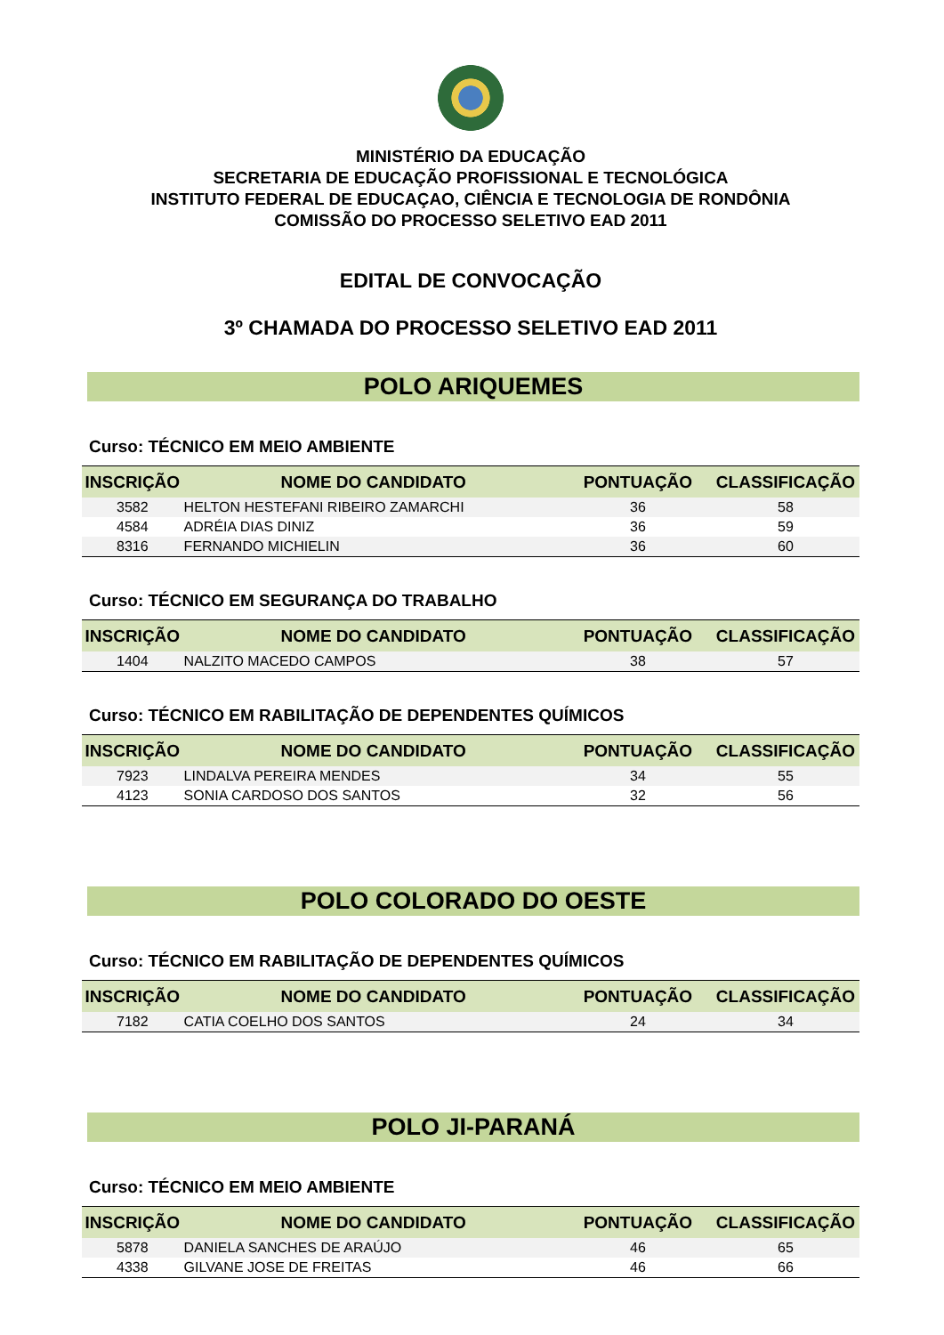MINISTÉRIO DA EDUCAÇÃO
SECRETARIA DE EDUCAÇÃO PROFISSIONAL E TECNOLÓGICA
INSTITUTO FEDERAL DE EDUCAÇAO, CIÊNCIA E TECNOLOGIA DE RONDÔNIA
COMISSÃO DO PROCESSO SELETIVO EAD 2011
EDITAL DE CONVOCAÇÃO
3º CHAMADA DO PROCESSO SELETIVO EAD 2011
POLO ARIQUEMES
Curso: TÉCNICO EM MEIO AMBIENTE
| INSCRIÇÃO | NOME DO CANDIDATO | PONTUAÇÃO | CLASSIFICAÇÃO |
| --- | --- | --- | --- |
| 3582 | HELTON HESTEFANI RIBEIRO ZAMARCHI | 36 | 58 |
| 4584 | ADRÉIA DIAS DINIZ | 36 | 59 |
| 8316 | FERNANDO MICHIELIN | 36 | 60 |
Curso: TÉCNICO EM SEGURANÇA DO TRABALHO
| INSCRIÇÃO | NOME DO CANDIDATO | PONTUAÇÃO | CLASSIFICAÇÃO |
| --- | --- | --- | --- |
| 1404 | NALZITO MACEDO CAMPOS | 38 | 57 |
Curso: TÉCNICO EM RABILITAÇÃO DE DEPENDENTES QUÍMICOS
| INSCRIÇÃO | NOME DO CANDIDATO | PONTUAÇÃO | CLASSIFICAÇÃO |
| --- | --- | --- | --- |
| 7923 | LINDALVA PEREIRA MENDES | 34 | 55 |
| 4123 | SONIA CARDOSO DOS SANTOS | 32 | 56 |
POLO COLORADO DO OESTE
Curso: TÉCNICO EM RABILITAÇÃO DE DEPENDENTES QUÍMICOS
| INSCRIÇÃO | NOME DO CANDIDATO | PONTUAÇÃO | CLASSIFICAÇÃO |
| --- | --- | --- | --- |
| 7182 | CATIA COELHO DOS SANTOS | 24 | 34 |
POLO JI-PARANÁ
Curso: TÉCNICO EM MEIO AMBIENTE
| INSCRIÇÃO | NOME DO CANDIDATO | PONTUAÇÃO | CLASSIFICAÇÃO |
| --- | --- | --- | --- |
| 5878 | DANIELA SANCHES DE ARAÚJO | 46 | 65 |
| 4338 | GILVANE JOSE DE FREITAS | 46 | 66 |